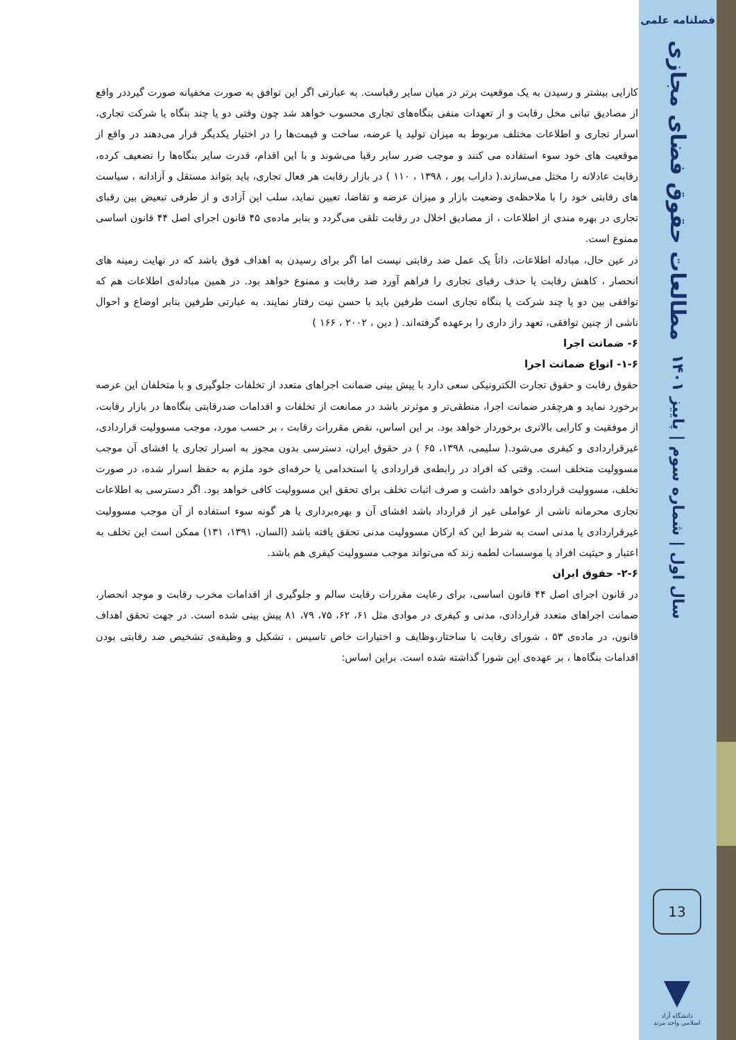فصلنامه علمی
مطالعات حقوق فضای مجازی
سال اول | شماره سوم | پاییز ۱۴۰۱
کارایی بیشتر و رسیدن به یک موقعیت برتر در میان سایر رقباست. به عبارتی اگر این توافق به صورت مخفیانه صورت گیرددر واقع از مصادیق تبانی مخل رقابت و از تعهدات منفی بنگاه‌های تجاری محسوب خواهد شد چون وقتی دو یا چند بنگاه یا شرکت تجاری، اسرار تجاری و اطلاعات مختلف مربوط به میزان تولید یا عرضه، ساخت و قیمت‌ها را در اختیار یکدیگر قرار می‌دهند در واقع از موقعیت های خود سوء استفاده می کنند و موجب ضرر سایر رقبا می‌شوند و با این اقدام، قدرت سایر بنگاه‌ها را تضعیف کرده، رقابت عادلانه را مختل می‌سازند.( داراب پور ، ۱۳۹۸ ، ۱۱۰ ) در بازار رقابت هر فعال تجاری، باید بتواند مستقل و آزادانه ، سیاست های رقابتی خود را با ملاحظه‌ی وضعیت بازار و میزان عرضه و تقاضا، تعیین نماید، سلب این آزادی و از طرفی تبعیض بین رقبای تجاری در بهره مندی از اطلاعات ، از مصادیق اخلال در رقابت تلقی می‌گردد و بنابر ماده‌ی ۴۵ قانون اجرای اصل ۴۴ قانون اساسی ممنوع است.
در عین حال، مبادله اطلاعات، ذاتاً یک عمل ضد رقابتی نیست اما اگر برای رسیدن به اهداف فوق باشد که در نهایت زمینه های انحصار ، کاهش رقابت یا حذف رقبای تجاری را فراهم آورد ضد رقابت و ممنوع خواهد بود. در همین مبادله‌ی اطلاعات هم که توافقی بین دو یا چند شرکت یا بنگاه تجاری است طرفین باید با حسن نیت رفتار نمایند. به عبارتی طرفین بنابر اوضاع و احوال ناشی از چنین توافقی، تعهد راز داری را برعهده گرفته‌اند. ( دین ، ۲۰۰۲ ، ۱۶۶ )
۶- ضمانت اجرا
۱-۶- انواع ضمانت اجرا
حقوق رقابت و حقوق تجارت الکترونیکی سعی دارد با پیش بینی ضمانت اجراهای متعدد از تخلفات جلوگیری و با متخلفان این عرصه برخورد نماید و هرچقدر ضمانت اجرا، منطقی‌تر و موثرتر باشد در ممانعت از تخلفات و اقدامات ضدرقابتی بنگاه‌ها در بازار رقابت، از موفقیت و کارایی بالاتری برخوردار خواهد بود. بر این اساس، نقض مقررات رقابت ، بر حسب مورد، موجب مسوولیت قراردادی، غیرقراردادی و کیفری می‌شود.( سلیمی، ۱۳۹۸، ۶۵ ) در حقوق ایران، دسترسی بدون مجوز به اسرار تجاری یا افشای آن موجب مسوولیت متخلف است. وقتی که افراد در رابطه‌ی قراردادی یا استخدامی یا حرفه‌ای خود ملزم به حفظ اسرار شده، در صورت تخلف، مسوولیت قراردادی خواهد داشت و صرف اثبات تخلف برای تحقق این مسوولیت کافی خواهد بود. اگر دسترسی به اطلاعات تجاری محرمانه ناشی از عواملی غیر از قرارداد باشد افشای آن و بهره‌برداری یا هر گونه سوء استفاده از آن موجب مسوولیت غیرقراردادی یا مدنی است به شرط این که ارکان مسوولیت مدنی تحقق یافته باشد (السان، ۱۳۹۱، ۱۳۱) ممکن است این تخلف به اعتبار و حیثیت افراد یا موسسات لطمه زند که می‌تواند موجب مسوولیت کیفری هم باشد.
۲-۶- حقوق ایران
در قانون اجرای اصل ۴۴ قانون اساسی، برای رعایت مقررات رقابت سالم و جلوگیری از اقدامات مخرب رقابت و موجد انحصار، ضمانت اجراهای متعدد قراردادی، مدنی و کیفری در موادی مثل ۶۱، ۶۲، ۷۵، ۷۹، ۸۱ پیش بینی شده است. در جهت تحقق اهداف قانون، در ماده‌ی ۵۳ ، شورای رقابت با ساختار،وظایف و اختیارات خاص تاسیس ، تشکیل و وظیفه‌ی تشخیص ضد رقابتی بودن اقدامات بنگاه‌ها ، بر عهده‌ی این شورا گذاشته شده است. براین اساس:
13
▼
دانشگاه آزاد اسلامی واحد مرند